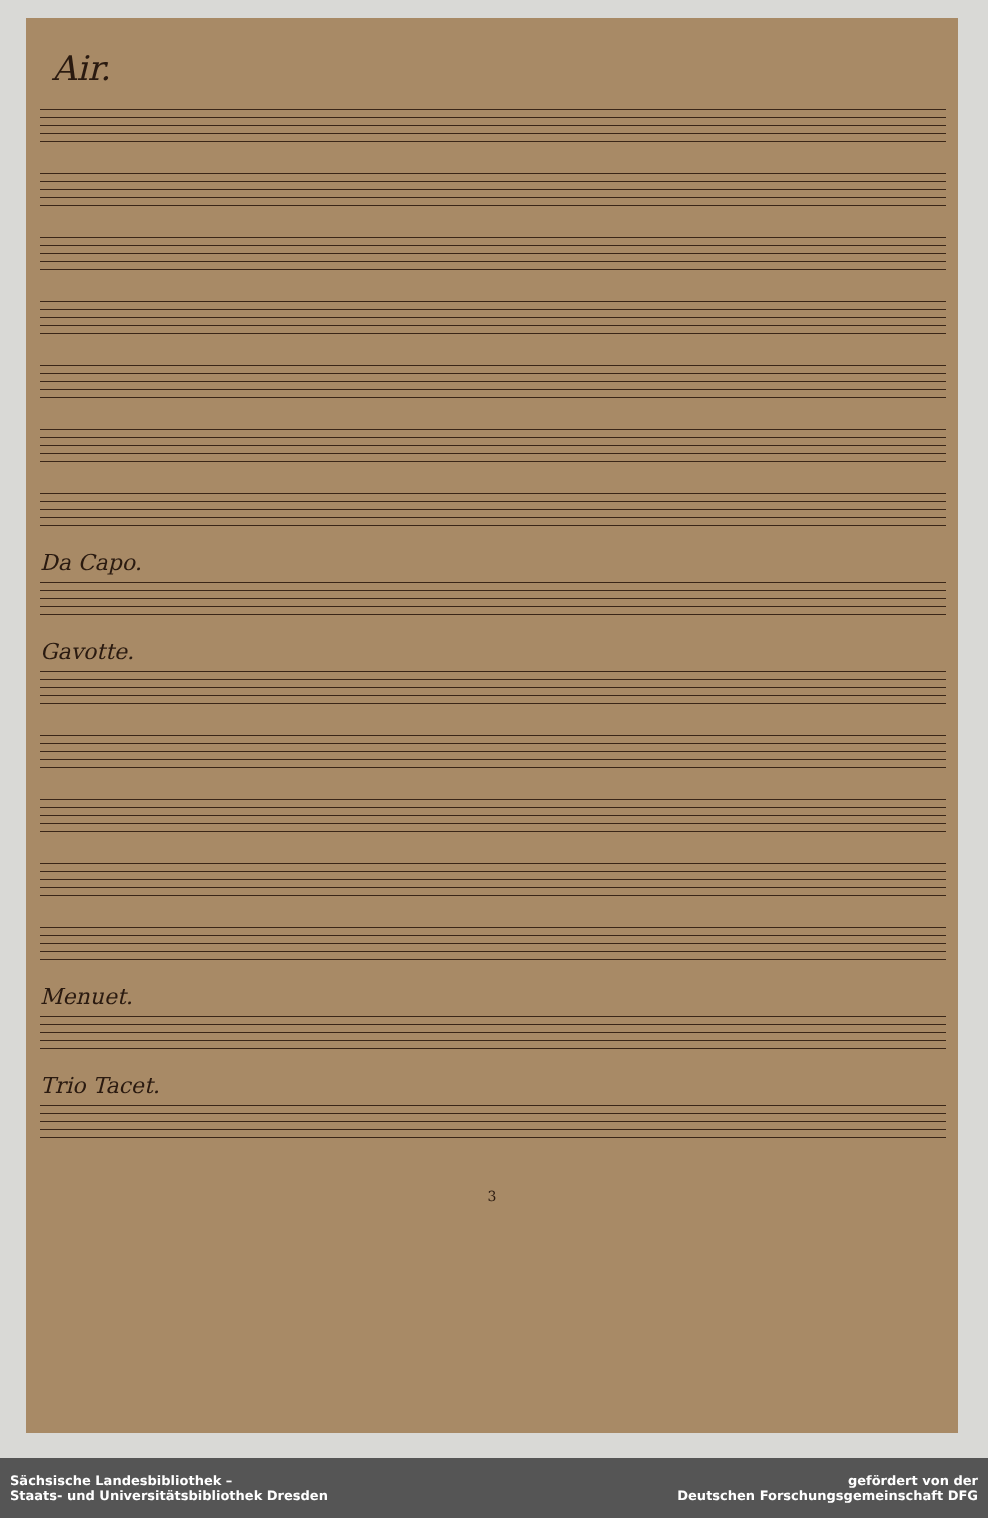Air.
Da Capo.
Gavotte.
Menuet.
Trio Tacet.
3
Sächsische Landesbibliothek –
Staats- und Universitätsbibliothek Dresden
gefördert von der
Deutschen Forschungsgemeinschaft DFG